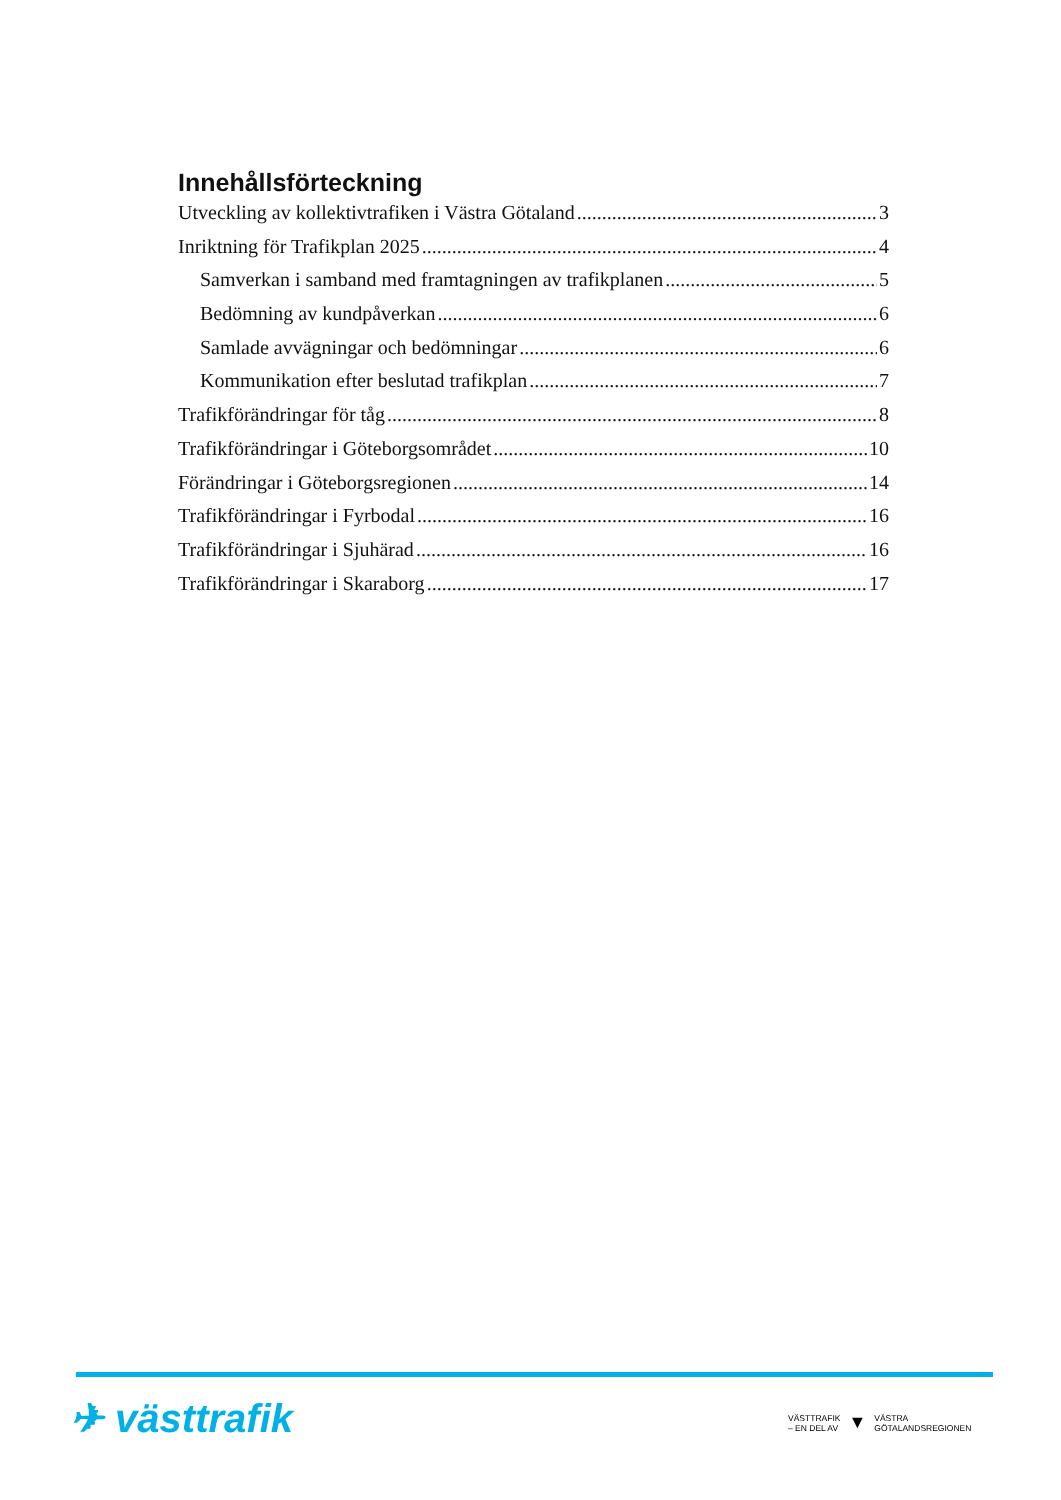Innehållsförteckning
Utveckling av kollektivtrafiken i Västra Götaland 3
Inriktning för Trafikplan 2025 4
Samverkan i samband med framtagningen av trafikplanen 5
Bedömning av kundpåverkan 6
Samlade avvägningar och bedömningar 6
Kommunikation efter beslutad trafikplan 7
Trafikförändringar för tåg 8
Trafikförändringar i Göteborgsområdet 10
Förändringar i Göteborgsregionen 14
Trafikförändringar i Fyrbodal 16
Trafikförändringar i Sjuhärad 16
Trafikförändringar i Skaraborg 17
✈ västtrafik
VÄSTTRAFIK
– EN DEL AV
▼
VÄSTRA
GÖTALANDSREGIONEN